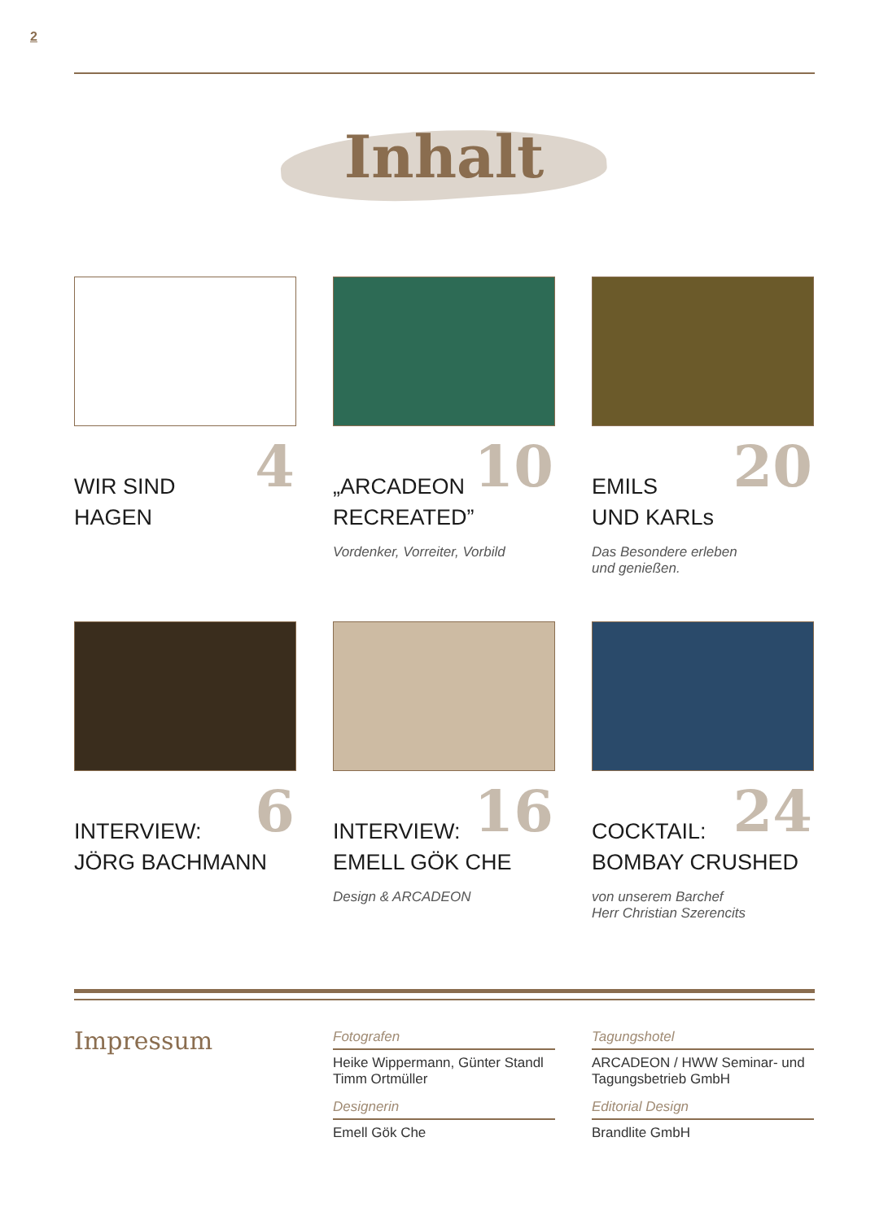2
Inhalt
4
WIR SIND
HAGEN
10
„ARCADEON
RECREATED”
Vordenker, Vorreiter, Vorbild
20
EMILS
UND KARLs
Das Besondere erleben
und genießen.
6
INTERVIEW:
JÖRG BACHMANN
16
INTERVIEW:
EMELL GÖK CHE
Design & ARCADEON
24
COCKTAIL:
BOMBAY CRUSHED
von unserem Barchef
Herr Christian Szerencits
Impressum
Fotografen
Heike Wippermann, Günter Standl
Timm Ortmüller
Designerin
Emell Gök Che
Tagungshotel
ARCADEON / HWW Seminar- und Tagungsbetrieb GmbH
Editorial Design
Brandlite GmbH